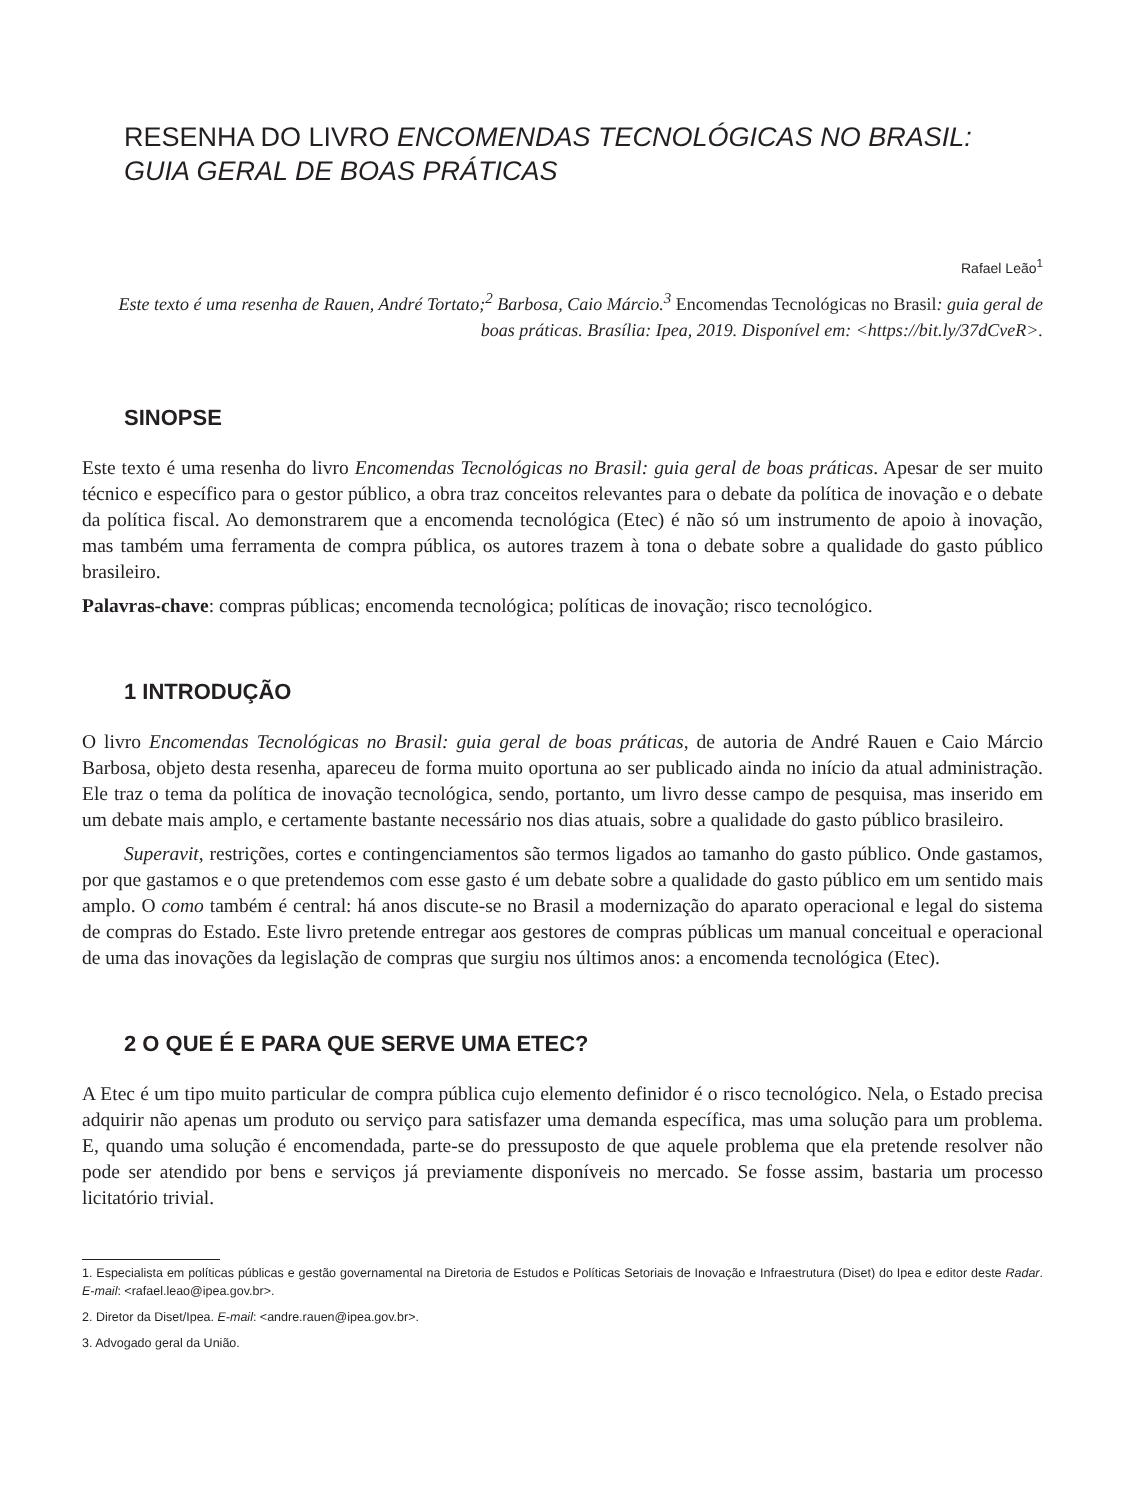RESENHA DO LIVRO ENCOMENDAS TECNOLÓGICAS NO BRASIL: GUIA GERAL DE BOAS PRÁTICAS
Rafael Leão<sup>1</sup>
Este texto é uma resenha de Rauen, André Tortato;<sup>2</sup> Barbosa, Caio Márcio.<sup>3</sup> Encomendas Tecnológicas no Brasil: guia geral de boas práticas. Brasília: Ipea, 2019. Disponível em: <https://bit.ly/37dCveR>.
SINOPSE
Este texto é uma resenha do livro Encomendas Tecnológicas no Brasil: guia geral de boas práticas. Apesar de ser muito técnico e específico para o gestor público, a obra traz conceitos relevantes para o debate da política de inovação e o debate da política fiscal. Ao demonstrarem que a encomenda tecnológica (Etec) é não só um instrumento de apoio à inovação, mas também uma ferramenta de compra pública, os autores trazem à tona o debate sobre a qualidade do gasto público brasileiro.
Palavras-chave: compras públicas; encomenda tecnológica; políticas de inovação; risco tecnológico.
1 INTRODUÇÃO
O livro Encomendas Tecnológicas no Brasil: guia geral de boas práticas, de autoria de André Rauen e Caio Márcio Barbosa, objeto desta resenha, apareceu de forma muito oportuna ao ser publicado ainda no início da atual administração. Ele traz o tema da política de inovação tecnológica, sendo, portanto, um livro desse campo de pesquisa, mas inserido em um debate mais amplo, e certamente bastante necessário nos dias atuais, sobre a qualidade do gasto público brasileiro.
Superavit, restrições, cortes e contingenciamentos são termos ligados ao tamanho do gasto público. Onde gastamos, por que gastamos e o que pretendemos com esse gasto é um debate sobre a qualidade do gasto público em um sentido mais amplo. O como também é central: há anos discute-se no Brasil a modernização do aparato operacional e legal do sistema de compras do Estado. Este livro pretende entregar aos gestores de compras públicas um manual conceitual e operacional de uma das inovações da legislação de compras que surgiu nos últimos anos: a encomenda tecnológica (Etec).
2 O QUE É E PARA QUE SERVE UMA ETEC?
A Etec é um tipo muito particular de compra pública cujo elemento definidor é o risco tecnológico. Nela, o Estado precisa adquirir não apenas um produto ou serviço para satisfazer uma demanda específica, mas uma solução para um problema. E, quando uma solução é encomendada, parte-se do pressuposto de que aquele problema que ela pretende resolver não pode ser atendido por bens e serviços já previamente disponíveis no mercado. Se fosse assim, bastaria um processo licitatório trivial.
1. Especialista em políticas públicas e gestão governamental na Diretoria de Estudos e Políticas Setoriais de Inovação e Infraestrutura (Diset) do Ipea e editor deste Radar. E-mail: <rafael.leao@ipea.gov.br>.
2. Diretor da Diset/Ipea. E-mail: <andre.rauen@ipea.gov.br>.
3. Advogado geral da União.